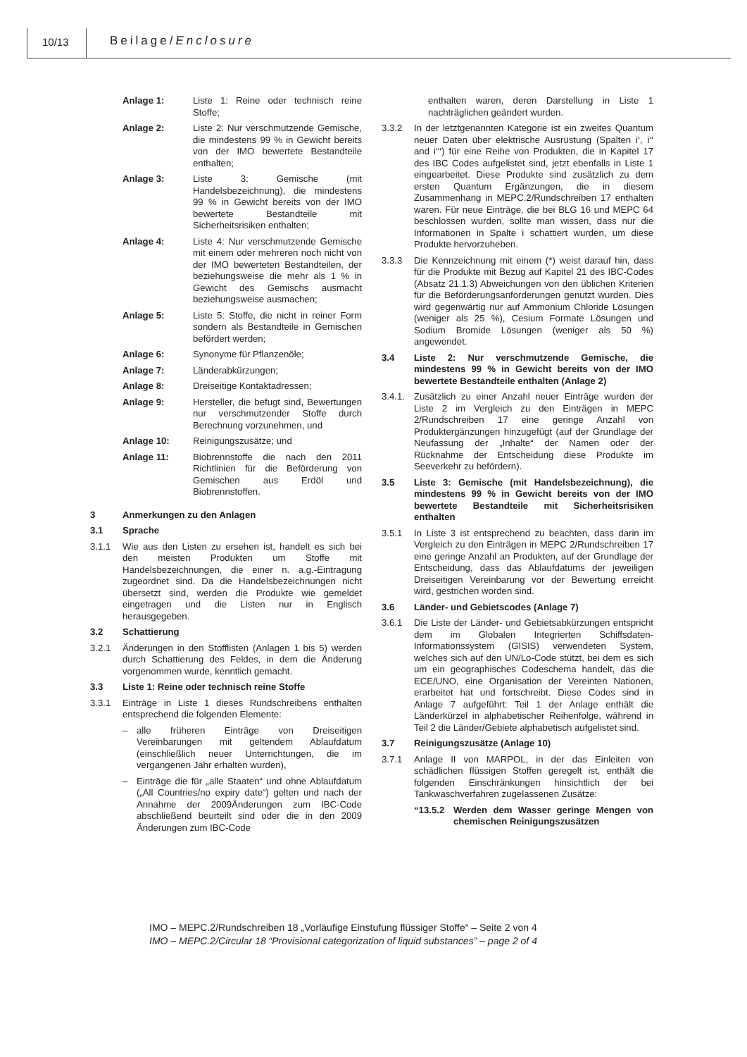10/13 Beilage/Enclosure
Anlage 1: Liste 1: Reine oder technisch reine Stoffe;
Anlage 2: Liste 2: Nur verschmutzende Gemische, die mindestens 99 % in Gewicht bereits von der IMO bewertete Bestandteile enthalten;
Anlage 3: Liste 3: Gemische (mit Handelsbezeichnung), die mindestens 99 % in Gewicht bereits von der IMO bewertete Bestandteile mit Sicherheitsrisiken enthalten;
Anlage 4: Liste 4: Nur verschmutzende Gemische mit einem oder mehreren noch nicht von der IMO bewerteten Bestandteilen, der beziehungsweise die mehr als 1 % in Gewicht des Gemischs ausmacht beziehungsweise ausmachen;
Anlage 5: Liste 5: Stoffe, die nicht in reiner Form sondern als Bestandteile in Gemischen befördert werden;
Anlage 6: Synonyme für Pflanzenöle;
Anlage 7: Länderabkürzungen;
Anlage 8: Dreiseitige Kontaktadressen;
Anlage 9: Hersteller, die befugt sind, Bewertungen nur verschmutzender Stoffe durch Berechnung vorzunehmen, und
Anlage 10: Reinigungszusätze; und
Anlage 11: Biobrennstoffe die nach den 2011 Richtlinien für die Beförderung von Gemischen aus Erdöl und Biobrennstoffen.
3 Anmerkungen zu den Anlagen
3.1 Sprache
3.1.1 Wie aus den Listen zu ersehen ist, handelt es sich bei den meisten Produkten um Stoffe mit Handelsbezeichnungen, die einer n. a.g.-Eintragung zugeordnet sind. Da die Handelsbezeichnungen nicht übersetzt sind, werden die Produkte wie gemeldet eingetragen und die Listen nur in Englisch herausgegeben.
3.2 Schattierung
3.2.1 Änderungen in den Stofflisten (Anlagen 1 bis 5) werden durch Schattierung des Feldes, in dem die Änderung vorgenommen wurde, kenntlich gemacht.
3.3 Liste 1: Reine oder technisch reine Stoffe
3.3.1 Einträge in Liste 1 dieses Rundschreibens enthalten entsprechend die folgenden Elemente:
– alle früheren Einträge von Dreiseitigen Vereinbarungen mit geltendem Ablaufdatum (einschließlich neuer Unterrichtungen, die im vergangenen Jahr erhalten wurden),
– Einträge die für „alle Staaten“ und ohne Ablaufdatum („All Countries/no expiry date“) gelten und nach der Annahme der 2009Änderungen zum IBC-Code abschließend beurteilt sind oder die in den 2009 Änderungen zum IBC-Code
enthalten waren, deren Darstellung in Liste 1 nachträglichen geändert wurden.
3.3.2 In der letztgenannten Kategorie ist ein zweites Quantum neuer Daten über elektrische Ausrüstung (Spalten i‘, i‘‘ and i‘‘‘) für eine Reihe von Produkten, die in Kapitel 17 des IBC Codes aufgelistet sind, jetzt ebenfalls in Liste 1 eingearbeitet. Diese Produkte sind zusätzlich zu dem ersten Quantum Ergänzungen, die in diesem Zusammenhang in MEPC.2/Rundschreiben 17 enthalten waren. Für neue Einträge, die bei BLG 16 und MEPC 64 beschlossen wurden, sollte man wissen, dass nur die Informationen in Spalte i schattiert wurden, um diese Produkte hervorzuheben.
3.3.3 Die Kennzeichnung mit einem (*) weist darauf hin, dass für die Produkte mit Bezug auf Kapitel 21 des IBC-Codes (Absatz 21.1.3) Abweichungen von den üblichen Kriterien für die Beförderungsanforderungen genutzt wurden. Dies wird gegenwärtig nur auf Ammonium Chloride Lösungen (weniger als 25 %), Cesium Formate Lösungen und Sodium Bromide Lösungen (weniger als 50 %) angewendet.
3.4 Liste 2: Nur verschmutzende Gemische, die mindestens 99 % in Gewicht bereits von der IMO bewertete Bestandteile enthalten (Anlage 2)
3.4.1. Zusätzlich zu einer Anzahl neuer Einträge wurden der Liste 2 im Vergleich zu den Einträgen in MEPC 2/Rundschreiben 17 eine geringe Anzahl von Produktergänzungen hinzugefügt (auf der Grundlage der Neufassung der „Inhalte“ der Namen oder der Rücknahme der Entscheidung diese Produkte im Seeverkehr zu befördern).
3.5 Liste 3: Gemische (mit Handelsbezeichnung), die mindestens 99 % in Gewicht bereits von der IMO bewertete Bestandteile mit Sicherheitsrisiken enthalten
3.5.1 In Liste 3 ist entsprechend zu beachten, dass darin im Vergleich zu den Einträgen in MEPC 2/Rundschreiben 17 eine geringe Anzahl an Produkten, auf der Grundlage der Entscheidung, dass das Ablaufdatums der jeweiligen Dreiseitigen Vereinbarung vor der Bewertung erreicht wird, gestrichen worden sind.
3.6 Länder- und Gebietscodes (Anlage 7)
3.6.1 Die Liste der Länder- und Gebietsabkürzungen entspricht dem im Globalen Integrierten Schiffsdaten-Informationssystem (GISIS) verwendeten System, welches sich auf den UN/Lo-Code stützt, bei dem es sich um ein geographisches Codeschema handelt, das die ECE/UNO, eine Organisation der Vereinten Nationen, erarbeitet hat und fortschreibt. Diese Codes sind in Anlage 7 aufgeführt: Teil 1 der Anlage enthält die Länderkürzel in alphabetischer Reihenfolge, während in Teil 2 die Länder/Gebiete alphabetisch aufgelistet sind.
3.7 Reinigungszusätze (Anlage 10)
3.7.1 Anlage II von MARPOL, in der das Einleiten von schädlichen flüssigen Stoffen geregelt ist, enthält die folgenden Einschränkungen hinsichtlich der bei Tankwaschverfahren zugelassenen Zusätze:
“13.5.2 Werden dem Wasser geringe Mengen von chemischen Reinigungszusätzen
IMO – MEPC.2/Rundschreiben 18 „Vorläufige Einstufung flüssiger Stoffe“ – Seite 2 von 4
IMO – MEPC.2/Circular 18 “Provisional categorization of liquid substances” – page 2 of 4